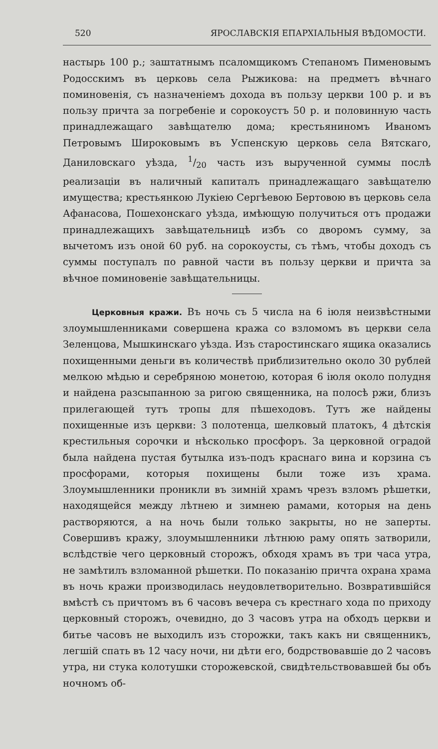520 ЯРОСЛАВСКІЯ ЕПАРХІАЛЬНЫЯ ВѢДОМОСТИ.
настырь 100 р.; заштатнымъ псаломщикомъ Степаномъ Пименовымъ Родосскимъ въ церковь села Рыжикова: на предметъ вѣчнаго поминовенія, съ назначеніемъ дохода въ пользу церкви 100 р. и въ пользу причта за погребеніе и сорокоустъ 50 р. и половинную часть принадлежащаго завѣщателю дома; крестьяниномъ Иваномъ Петровымъ Широковымъ въ Успенскую церковь села Вятскаго, Даниловскаго уѣзда, 1/20 часть изъ вырученной суммы послѣ реализаціи въ наличный капиталъ принадлежащаго завѣщателю имущества; крестьянкою Лукіею Сергѣевою Бертовою въ церковь села Афанасова, Пошехонскаго уѣзда, имѣющую получиться отъ продажи принадлежащихъ завѣщательницѣ избъ со дворомъ сумму, за вычетомъ изъ оной 60 руб. на сорокоусты, съ тѣмъ, чтобы доходъ съ суммы поступалъ по равной части въ пользу церкви и причта за вѣчное поминовеніе завѣщательницы.
Церковныя кражи. Въ ночь съ 5 числа на 6 іюля неизвѣстными злоумышленниками совершена кража со взломомъ въ церкви села Зеленцова, Мышкинскаго уѣзда. Изъ старостинскаго ящика оказались похищенными деньги въ количествѣ приблизительно около 30 рублей мелкою мѣдью и серебряною монетою, которая 6 іюля около полудня и найдена разсыпанною за ригою священника, на полосѣ ржи, близъ прилегающей тутъ тропы для пѣшеходовъ. Тутъ же найдены похищенные изъ церкви: 3 полотенца, шелковый платокъ, 4 дѣтскія крестильныя сорочки и нѣсколько просфоръ. За церковной оградой была найдена пустая бутылка изъ-подъ краснаго вина и корзина съ просфорами, которыя похищены были тоже изъ храма. Злоумышленники проникли въ зимній храмъ чрезъ взломъ рѣшетки, находящейся между лѣтнею и зимнею рамами, которыя на день растворяются, а на ночь были только закрыты, но не заперты. Совершивъ кражу, злоумышленники лѣтнюю раму опять затворили, вслѣдствіе чего церковный сторожъ, обходя храмъ въ три часа утра, не замѣтилъ взломанной рѣшетки. По показанію причта охрана храма въ ночь кражи производилась неудовлетворительно. Возвратившійся вмѣстѣ съ причтомъ въ 6 часовъ вечера съ крестнаго хода по приходу церковный сторожъ, очевидно, до 3 часовъ утра на обходъ церкви и битье часовъ не выходилъ изъ сторожки, такъ какъ ни священникъ, легшій спать въ 12 часу ночи, ни дѣти его, бодрствовавшіе до 2 часовъ утра, ни стука колотушки сторожевской, свидѣтельствовавшей бы объ ночномъ об-